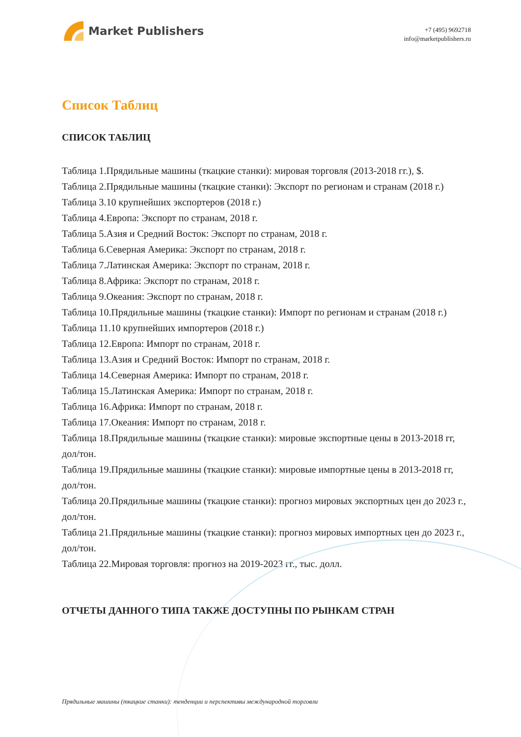Market Publishers
+7 (495) 9692718
info@marketpublishers.ru
Список Таблиц
СПИСОК ТАБЛИЦ
Таблица 1.Прядильные машины (ткацкие станки): мировая торговля (2013-2018 гг.), $.
Таблица 2.Прядильные машины (ткацкие станки): Экспорт по регионам и странам (2018 г.)
Таблица 3.10 крупнейших экспортеров (2018 г.)
Таблица 4.Европа: Экспорт по странам, 2018 г.
Таблица 5.Азия и Средний Восток: Экспорт по странам, 2018 г.
Таблица 6.Северная Америка: Экспорт по странам, 2018 г.
Таблица 7.Латинская Америка: Экспорт по странам, 2018 г.
Таблица 8.Африка: Экспорт по странам, 2018 г.
Таблица 9.Океания: Экспорт по странам, 2018 г.
Таблица 10.Прядильные машины (ткацкие станки): Импорт по регионам и странам (2018 г.)
Таблица 11.10 крупнейших импортеров (2018 г.)
Таблица 12.Европа: Импорт по странам, 2018 г.
Таблица 13.Азия и Средний Восток: Импорт по странам, 2018 г.
Таблица 14.Северная Америка: Импорт по странам, 2018 г.
Таблица 15.Латинская Америка: Импорт по странам, 2018 г.
Таблица 16.Африка: Импорт по странам, 2018 г.
Таблица 17.Океания: Импорт по странам, 2018 г.
Таблица 18.Прядильные машины (ткацкие станки): мировые экспортные цены в 2013-2018 гг, дол/тон.
Таблица 19.Прядильные машины (ткацкие станки): мировые импортные цены в 2013-2018 гг, дол/тон.
Таблица 20.Прядильные машины (ткацкие станки): прогноз мировых экспортных цен до 2023 г., дол/тон.
Таблица 21.Прядильные машины (ткацкие станки): прогноз мировых импортных цен до 2023 г., дол/тон.
Таблица 22.Мировая торговля: прогноз на 2019-2023 гг., тыс. долл.
ОТЧЕТЫ ДАННОГО ТИПА ТАКЖЕ ДОСТУПНЫ ПО РЫНКАМ СТРАН
Прядильные машины (ткацкие станки): тенденции и перспективы международной торговли